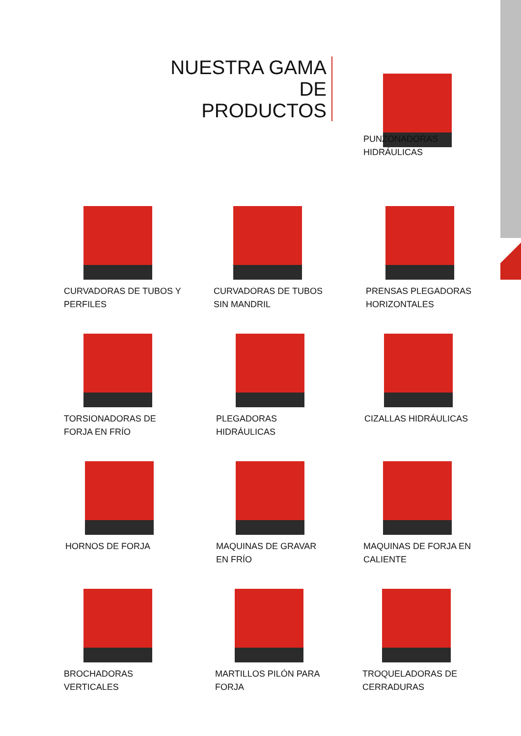NUESTRA GAMA DE
PRODUCTOS
PUNZONADORAS
HIDRÁULICAS
CURVADORAS DE TUBOS Y
PERFILES
CURVADORAS DE TUBOS
SIN MANDRIL
PRENSAS PLEGADORAS
HORIZONTALES
TORSIONADORAS DE
FORJA EN FRÍO
PLEGADORAS
HIDRÁULICAS
CIZALLAS HIDRÁULICAS
HORNOS DE FORJA
MAQUINAS DE GRAVAR
EN FRÍO
MAQUINAS DE FORJA EN
CALIENTE
BROCHADORAS
VERTICALES
MARTILLOS PILÓN PARA
FORJA
TROQUELADORAS DE
CERRADURAS